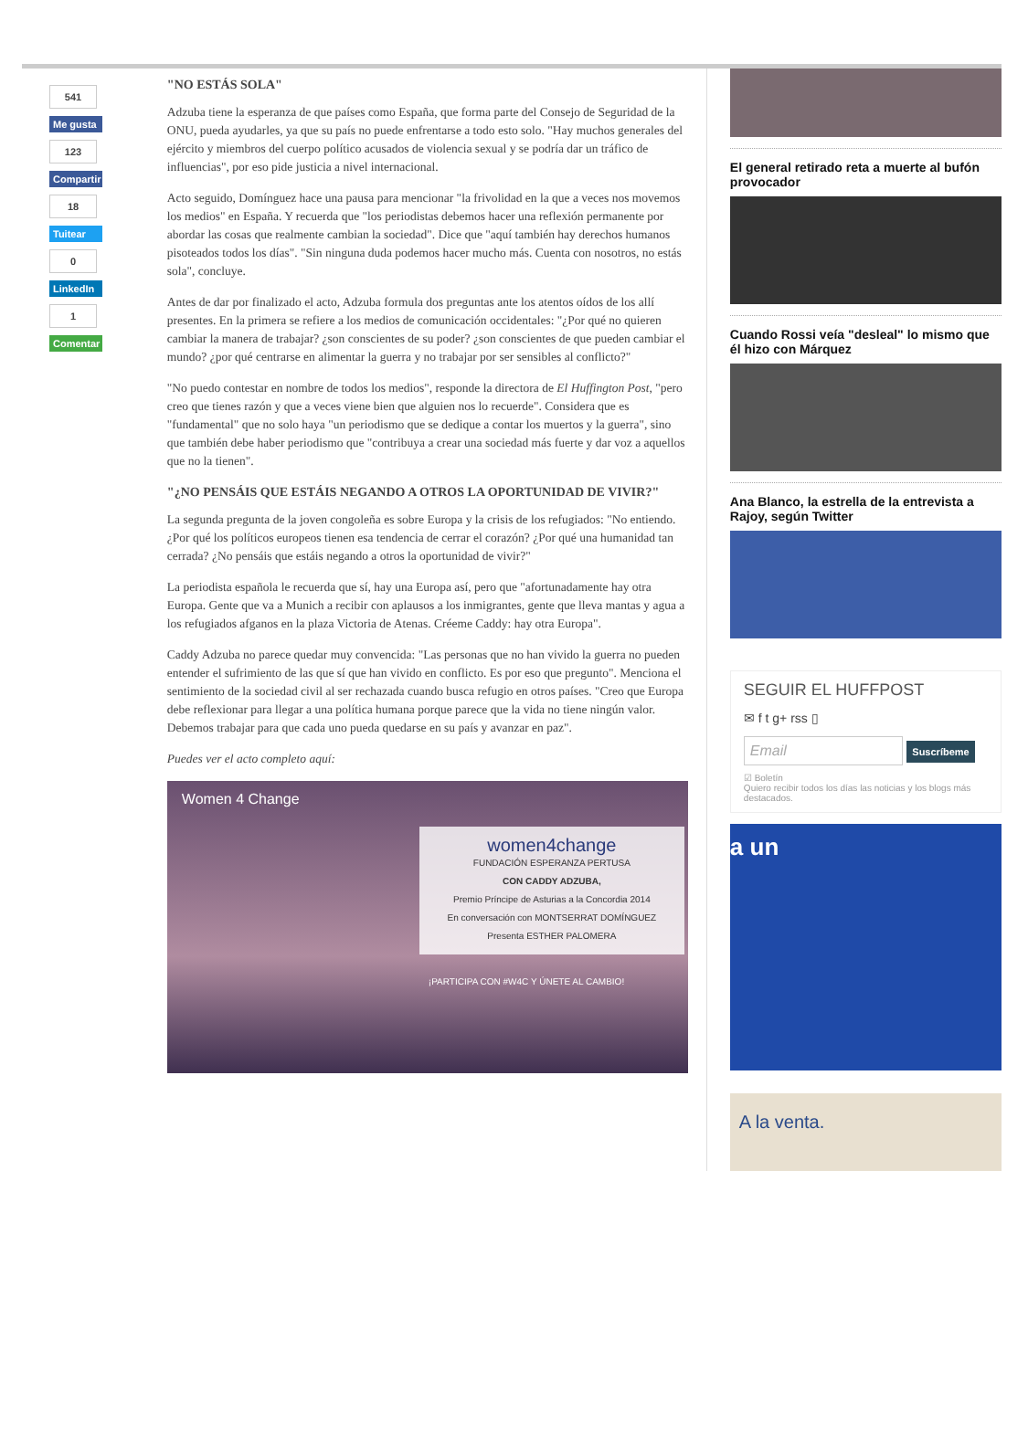541
Me gusta
123
Compartir
18
Tuitear
0
LinkedIn
1
Comentar
"NO ESTÁS SOLA"
Adzuba tiene la esperanza de que países como España, que forma parte del Consejo de Seguridad de la ONU, pueda ayudarles, ya que su país no puede enfrentarse a todo esto solo. "Hay muchos generales del ejército y miembros del cuerpo político acusados de violencia sexual y se podría dar un tráfico de influencias", por eso pide justicia a nivel internacional.
Acto seguido, Domínguez hace una pausa para mencionar "la frivolidad en la que a veces nos movemos los medios" en España. Y recuerda que "los periodistas debemos hacer una reflexión permanente por abordar las cosas que realmente cambian la sociedad". Dice que "aquí también hay derechos humanos pisoteados todos los días". "Sin ninguna duda podemos hacer mucho más. Cuenta con nosotros, no estás sola", concluye.
Antes de dar por finalizado el acto, Adzuba formula dos preguntas ante los atentos oídos de los allí presentes. En la primera se refiere a los medios de comunicación occidentales: "¿Por qué no quieren cambiar la manera de trabajar? ¿son conscientes de su poder? ¿son conscientes de que pueden cambiar el mundo? ¿por qué centrarse en alimentar la guerra y no trabajar por ser sensibles al conflicto?"
"No puedo contestar en nombre de todos los medios", responde la directora de El Huffington Post, "pero creo que tienes razón y que a veces viene bien que alguien nos lo recuerde". Considera que es "fundamental" que no solo haya "un periodismo que se dedique a contar los muertos y la guerra", sino que también debe haber periodismo que "contribuya a crear una sociedad más fuerte y dar voz a aquellos que no la tienen".
"¿NO PENSÁIS QUE ESTÁIS NEGANDO A OTROS LA OPORTUNIDAD DE VIVIR?"
La segunda pregunta de la joven congoleña es sobre Europa y la crisis de los refugiados: "No entiendo. ¿Por qué los políticos europeos tienen esa tendencia de cerrar el corazón? ¿Por qué una humanidad tan cerrada? ¿No pensáis que estáis negando a otros la oportunidad de vivir?"
La periodista española le recuerda que sí, hay una Europa así, pero que "afortunadamente hay otra Europa. Gente que va a Munich a recibir con aplausos a los inmigrantes, gente que lleva mantas y agua a los refugiados afganos en la plaza Victoria de Atenas. Créeme Caddy: hay otra Europa".
Caddy Adzuba no parece quedar muy convencida: "Las personas que no han vivido la guerra no pueden entender el sufrimiento de las que sí que han vivido en conflicto. Es por eso que pregunto". Menciona el sentimiento de la sociedad civil al ser rechazada cuando busca refugio en otros países. "Creo que Europa debe reflexionar para llegar a una política humana porque parece que la vida no tiene ningún valor. Debemos trabajar para que cada uno pueda quedarse en su país y avanzar en paz".
Puedes ver el acto completo aquí:
Women 4 Change
women4change
FUNDACIÓN ESPERANZA PERTUSA
CON CADDY ADZUBA,
Premio Príncipe de Asturias a la Concordia 2014
En conversación con MONTSERRAT DOMÍNGUEZ
Presenta ESTHER PALOMERA
¡PARTICIPA CON #W4C Y ÚNETE AL CAMBIO!
El general retirado reta a muerte al bufón provocador
Cuando Rossi veía "desleal" lo mismo que él hizo con Márquez
Ana Blanco, la estrella de la entrevista a Rajoy, según Twitter
SEGUIR EL HUFFPOST
✉ f t g+ rss ▯
Email Suscríbeme
☑ Boletín
Quiero recibir todos los días las noticias y los blogs más destacados.
a un
A la venta.